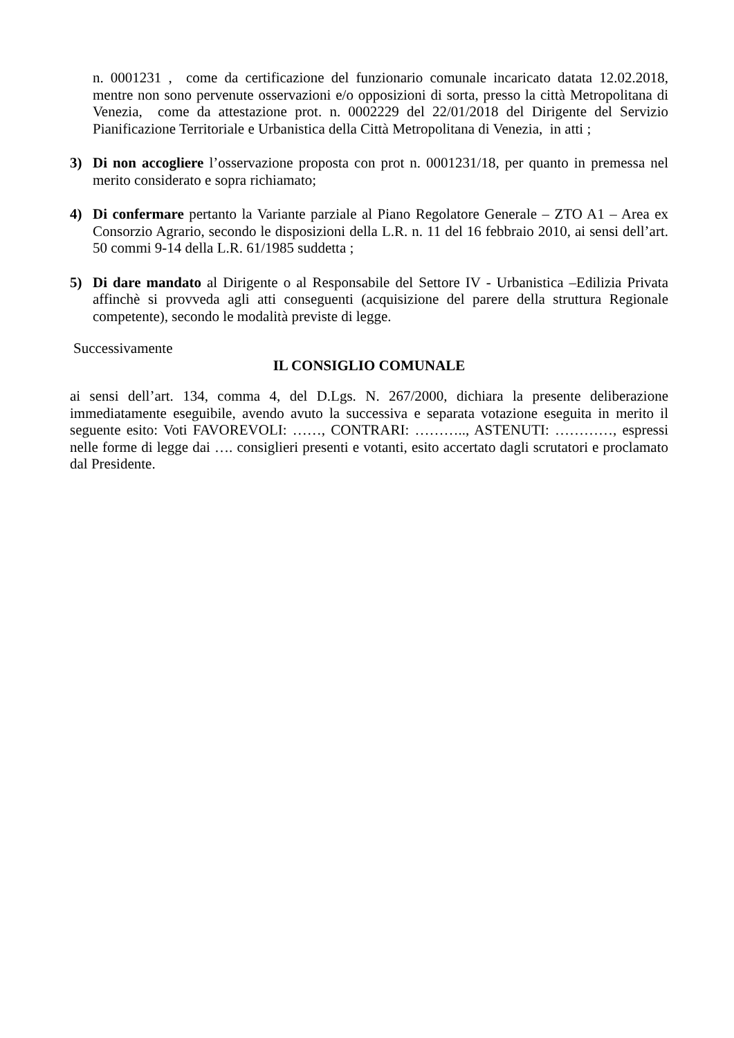n. 0001231 , come da certificazione del funzionario comunale incaricato datata 12.02.2018, mentre non sono pervenute osservazioni e/o opposizioni di sorta, presso la città Metropolitana di Venezia, come da attestazione prot. n. 0002229 del 22/01/2018 del Dirigente del Servizio Pianificazione Territoriale e Urbanistica della Città Metropolitana di Venezia, in atti ;
3) Di non accogliere l’osservazione proposta con prot n. 0001231/18, per quanto in premessa nel merito considerato e sopra richiamato;
4) Di confermare pertanto la Variante parziale al Piano Regolatore Generale – ZTO A1 – Area ex Consorzio Agrario, secondo le disposizioni della L.R. n. 11 del 16 febbraio 2010, ai sensi dell’art. 50 commi 9-14 della L.R. 61/1985 suddetta ;
5) Di dare mandato al Dirigente o al Responsabile del Settore IV - Urbanistica –Edilizia Privata affinchè si provveda agli atti conseguenti (acquisizione del parere della struttura Regionale competente), secondo le modalità previste di legge.
Successivamente
IL CONSIGLIO COMUNALE
ai sensi dell’art. 134, comma 4, del D.Lgs. N. 267/2000, dichiara la presente deliberazione immediatamente eseguibile, avendo avuto la successiva e separata votazione eseguita in merito il seguente esito: Voti FAVOREVOLI: ……, CONTRARI: ……….., ASTENUTI: …………, espressi nelle forme di legge dai …. consiglieri presenti e votanti, esito accertato dagli scrutatori e proclamato dal Presidente.